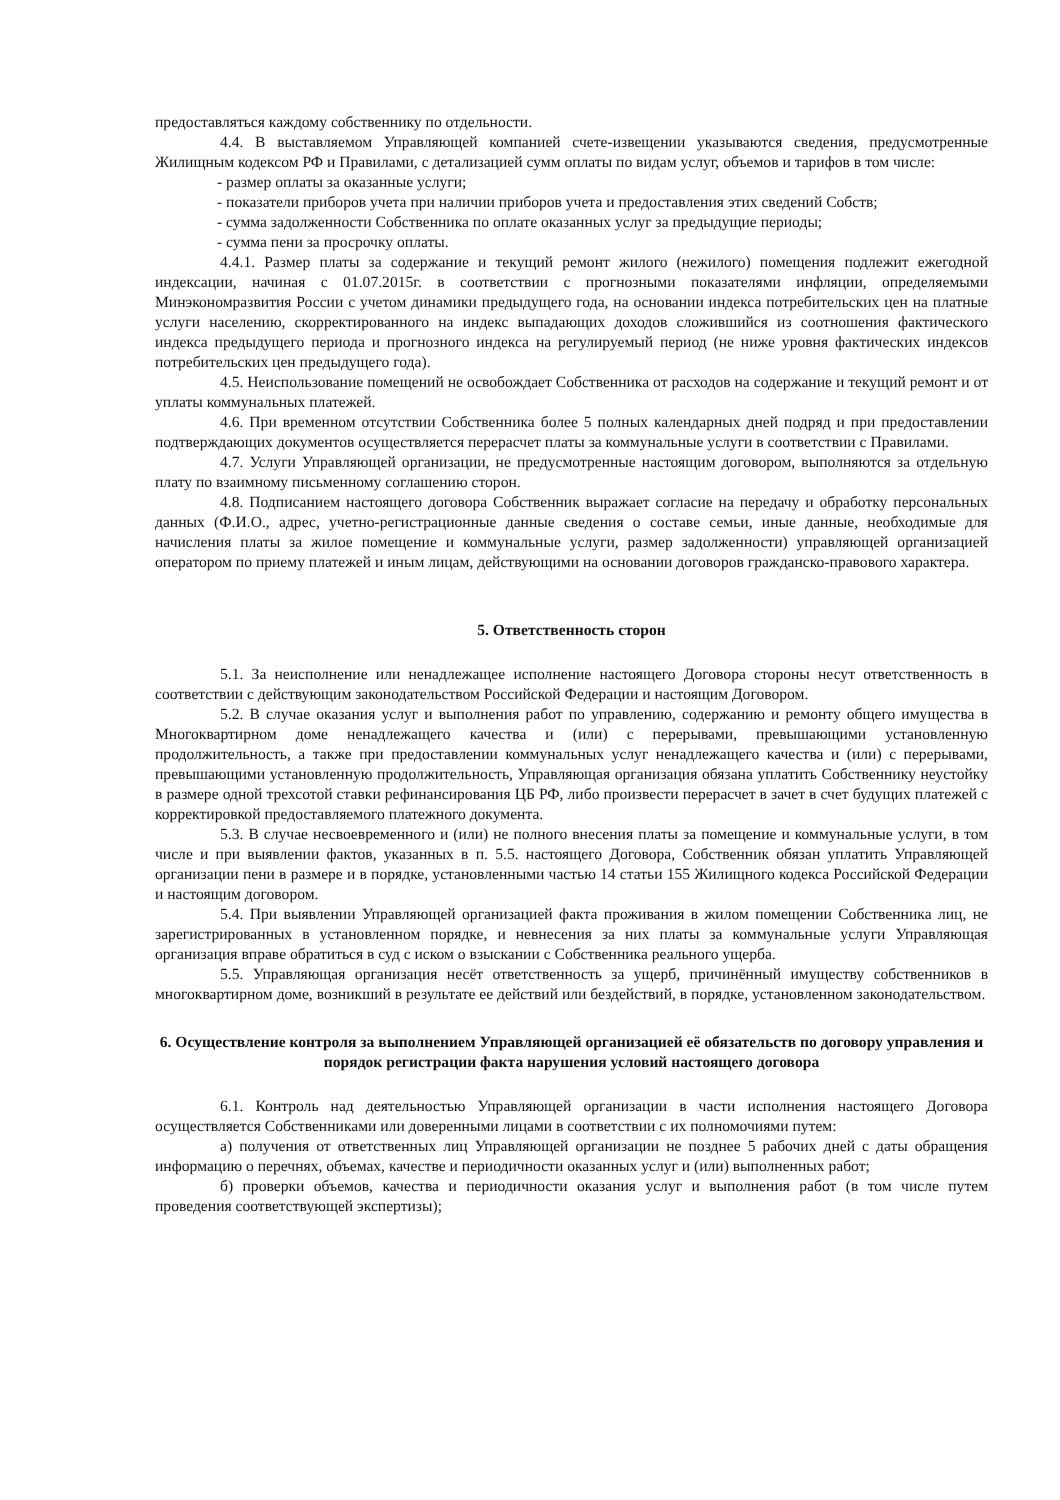предоставляться каждому собственнику по отдельности.
4.4. В выставляемом Управляющей компанией счете-извещении указываются сведения, предусмотренные Жилищным кодексом РФ и Правилами, с детализацией сумм оплаты по видам услуг, объемов и тарифов в том числе:
- размер оплаты за оказанные услуги;
- показатели приборов учета при наличии приборов учета и предоставления этих сведений Собств;
- сумма задолженности Собственника по оплате оказанных услуг за предыдущие периоды;
- сумма пени за просрочку оплаты.
4.4.1. Размер платы за содержание и текущий ремонт жилого (нежилого) помещения подлежит ежегодной индексации, начиная с 01.07.2015г. в соответствии с прогнозными показателями инфляции, определяемыми Минэкономразвития России с учетом динамики предыдущего года, на основании индекса потребительских цен на платные услуги населению, скорректированного на индекс выпадающих доходов сложившийся из соотношения фактического индекса предыдущего периода и прогнозного индекса на регулируемый период (не ниже уровня фактических индексов потребительских цен предыдущего года).
4.5. Неиспользование помещений не освобождает Собственника от расходов на содержание и текущий ремонт и от уплаты коммунальных платежей.
4.6. При временном отсутствии Собственника более 5 полных календарных дней подряд и при предоставлении подтверждающих документов осуществляется перерасчет платы за коммунальные услуги в соответствии с Правилами.
4.7. Услуги Управляющей организации, не предусмотренные настоящим договором, выполняются за отдельную плату по взаимному письменному соглашению сторон.
4.8. Подписанием настоящего договора Собственник выражает согласие на передачу и обработку персональных данных (Ф.И.О., адрес, учетно-регистрационные данные сведения о составе семьи, иные данные, необходимые для начисления платы за жилое помещение и коммунальные услуги, размер задолженности) управляющей организацией оператором по приему платежей и иным лицам, действующими на основании договоров гражданско-правового характера.
5. Ответственность сторон
5.1. За неисполнение или ненадлежащее исполнение настоящего Договора стороны несут ответственность в соответствии с действующим законодательством Российской Федерации и настоящим Договором.
5.2. В случае оказания услуг и выполнения работ по управлению, содержанию и ремонту общего имущества в Многоквартирном доме ненадлежащего качества и (или) с перерывами, превышающими установленную продолжительность, а также при предоставлении коммунальных услуг ненадлежащего качества и (или) с перерывами, превышающими установленную продолжительность, Управляющая организация обязана уплатить Собственнику неустойку в размере одной трехсотой ставки рефинансирования ЦБ РФ, либо произвести перерасчет в зачет в счет будущих платежей с корректировкой предоставляемого платежного документа.
5.3. В случае несвоевременного и (или) не полного внесения платы за помещение и коммунальные услуги, в том числе и при выявлении фактов, указанных в п. 5.5. настоящего Договора, Собственник обязан уплатить Управляющей организации пени в размере и в порядке, установленными частью 14 статьи 155 Жилищного кодекса Российской Федерации и настоящим договором.
5.4. При выявлении Управляющей организацией факта проживания в жилом помещении Собственника лиц, не зарегистрированных в установленном порядке, и невнесения за них платы за коммунальные услуги Управляющая организация вправе обратиться в суд с иском о взыскании с Собственника реального ущерба.
5.5. Управляющая организация несёт ответственность за ущерб, причинённый имуществу собственников в многоквартирном доме, возникший в результате ее действий или бездействий, в порядке, установленном законодательством.
6. Осуществление контроля за выполнением Управляющей организацией её обязательств по договору управления и порядок регистрации факта нарушения условий настоящего договора
6.1. Контроль над деятельностью Управляющей организации в части исполнения настоящего Договора осуществляется Собственниками или доверенными лицами в соответствии с их полномочиями путем:
а) получения от ответственных лиц Управляющей организации не позднее 5 рабочих дней с даты обращения информацию о перечнях, объемах, качестве и периодичности оказанных услуг и (или) выполненных работ;
б) проверки объемов, качества и периодичности оказания услуг и выполнения работ (в том числе путем проведения соответствующей экспертизы);